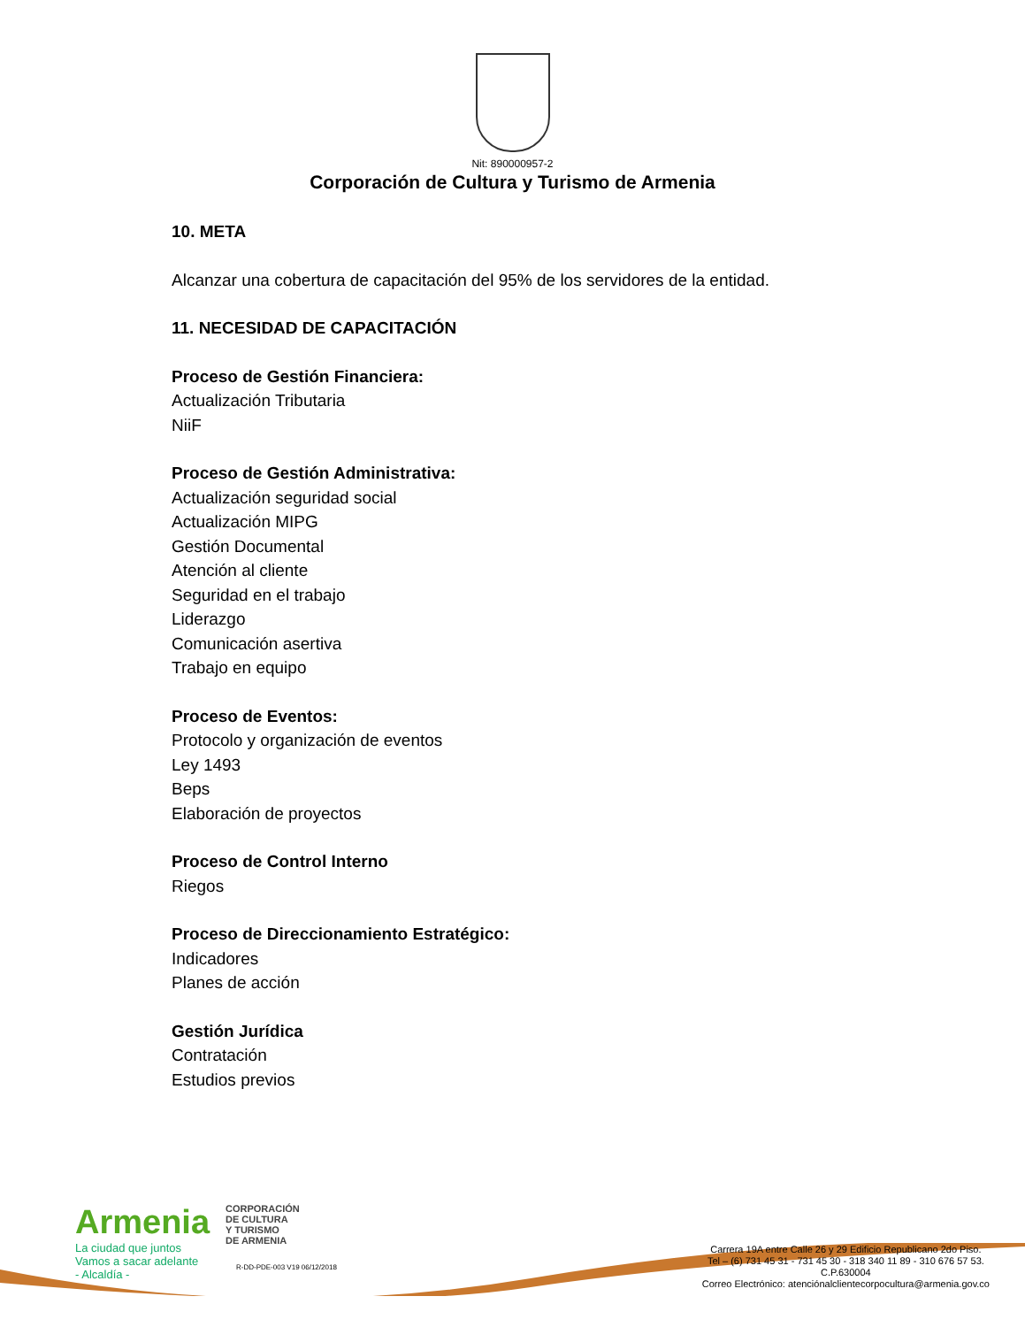Nit: 890000957-2
Corporación de Cultura y Turismo de Armenia
10. META
Alcanzar una cobertura de capacitación del 95% de los servidores de la entidad.
11. NECESIDAD DE CAPACITACIÓN
Proceso de Gestión Financiera:
Actualización Tributaria
NiiF
Proceso de Gestión Administrativa:
Actualización seguridad social
Actualización MIPG
Gestión Documental
Atención al cliente
Seguridad en el trabajo
Liderazgo
Comunicación asertiva
Trabajo en equipo
Proceso de Eventos:
Protocolo y organización de eventos
Ley 1493
Beps
Elaboración de proyectos
Proceso de Control Interno
Riegos
Proceso de Direccionamiento Estratégico:
Indicadores
Planes de acción
Gestión Jurídica
Contratación
Estudios previos
Armenia
La ciudad que juntos
Vamos a sacar adelante
- Alcaldía -
CORPORACIÓN
DE CULTURA
Y TURISMO
DE ARMENIA
R-DD-PDE-003 V19 06/12/2018
Carrera 19A entre Calle 26 y 29 Edificio Republicano 2do Piso.
Tel – (6) 731 45 31 - 731 45 30 - 318 340 11 89 - 310 676 57 53.
C.P.630004
Correo Electrónico: atenciónalclientecorpocultura@armenia.gov.co